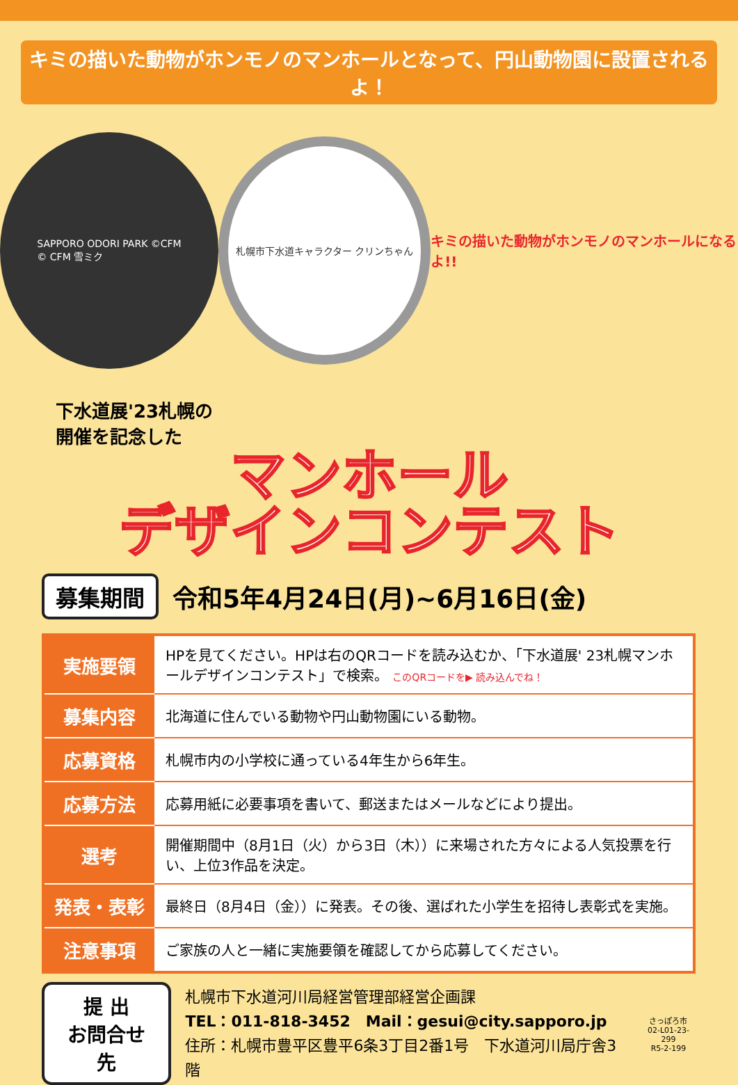キミの描いた動物がホンモノのマンホールとなって、円山動物園に設置されるよ！
SAPPORO ODORI PARK ©CFM
© CFM 雪ミク
札幌市下水道キャラクター クリンちゃん
キミの描いた動物がホンモノのマンホールになるよ!!
下水道展'23札幌の
開催を記念した
マンホール
デザインコンテスト
募集期間
令和5年4月24日(月)~6月16日(金)
| 実施要領 | HPを見てください。HPは右のQRコードを読み込むか、「下水道展' 23札幌マンホールデザインコンテスト」で検索。 このQRコードを▶ 読み込んでね！ |
| 募集内容 | 北海道に住んでいる動物や円山動物園にいる動物。 |
| 応募資格 | 札幌市内の小学校に通っている4年生から6年生。 |
| 応募方法 | 応募用紙に必要事項を書いて、郵送またはメールなどにより提出。 |
| 選考 | 開催期間中（8月1日（火）から3日（木））に来場された方々による人気投票を行い、上位3作品を決定。 |
| 発表・表彰 | 最終日（8月4日（金））に発表。その後、選ばれた小学生を招待し表彰式を実施。 |
| 注意事項 | ご家族の人と一緒に実施要領を確認してから応募してください。 |
提 出
お問合せ先
札幌市下水道河川局経営管理部経営企画課
TEL：011-818-3452　Mail：gesui@city.sapporo.jp
住所：札幌市豊平区豊平6条3丁目2番1号　下水道河川局庁舎3階
さっぽろ市
02-L01-23-299
R5-2-199